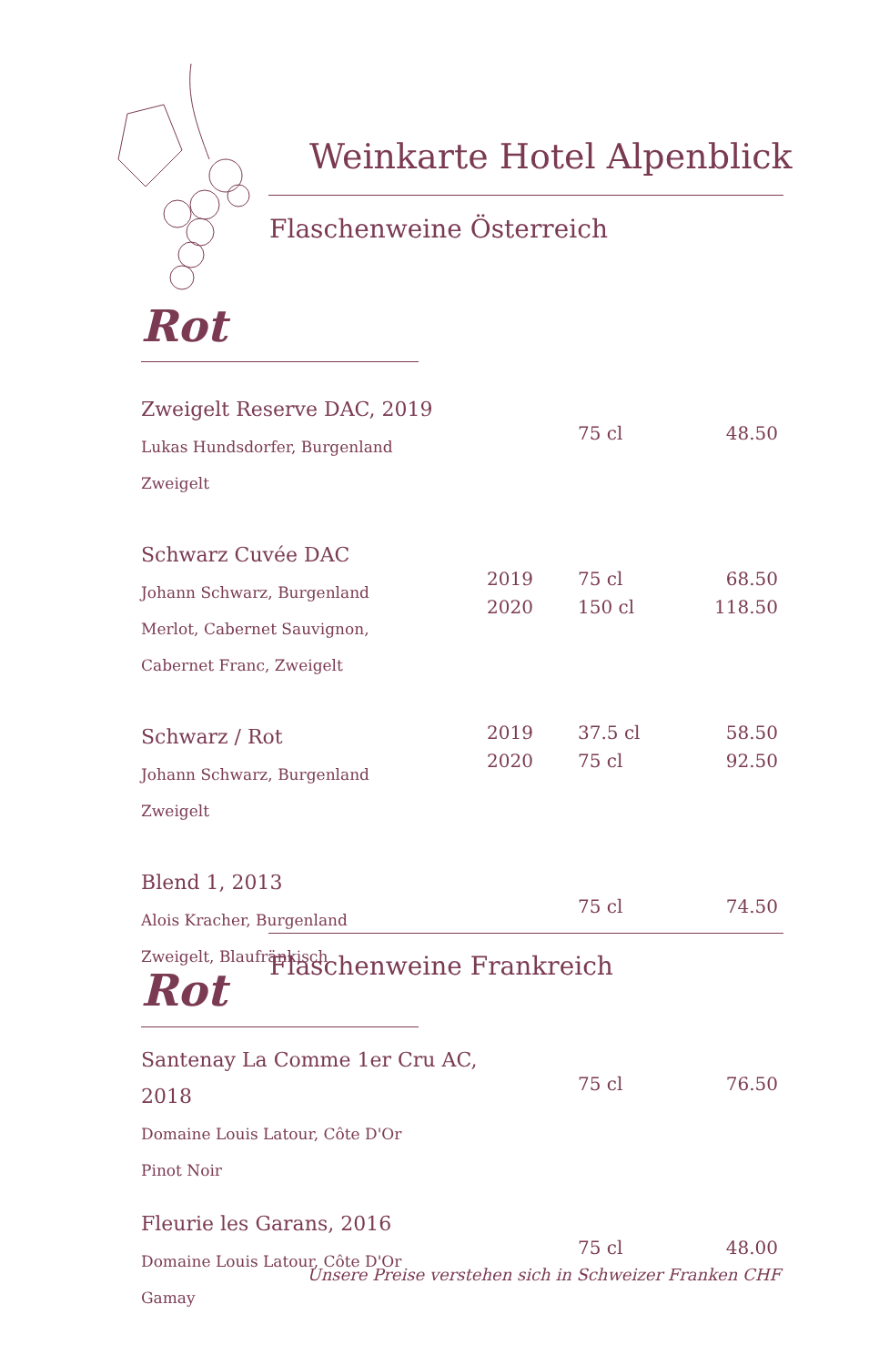Weinkarte Hotel Alpenblick
Flaschenweine Österreich
Rot
| Zweigelt Reserve DAC, 2019 Lukas Hundsdorfer, Burgenland Zweigelt | | 75 cl | 48.50 |
| Schwarz Cuvée DAC Johann Schwarz, Burgenland Merlot, Cabernet Sauvignon, Cabernet Franc, Zweigelt | 2019 2020 | 75 cl 150 cl | 68.50 118.50 |
| Schwarz / Rot Johann Schwarz, Burgenland Zweigelt | 2019 2020 | 37.5 cl 75 cl | 58.50 92.50 |
| Blend 1, 2013 Alois Kracher, Burgenland Zweigelt, Blaufränkisch | | 75 cl | 74.50 |
Flaschenweine Frankreich
Rot
| Santenay La Comme 1er Cru AC, 2018 Domaine Louis Latour, Côte D'Or Pinot Noir | | 75 cl | 76.50 |
| Fleurie les Garans, 2016 Domaine Louis Latour, Côte D'Or Gamay | | 75 cl | 48.00 |
Unsere Preise verstehen sich in Schweizer Franken CHF